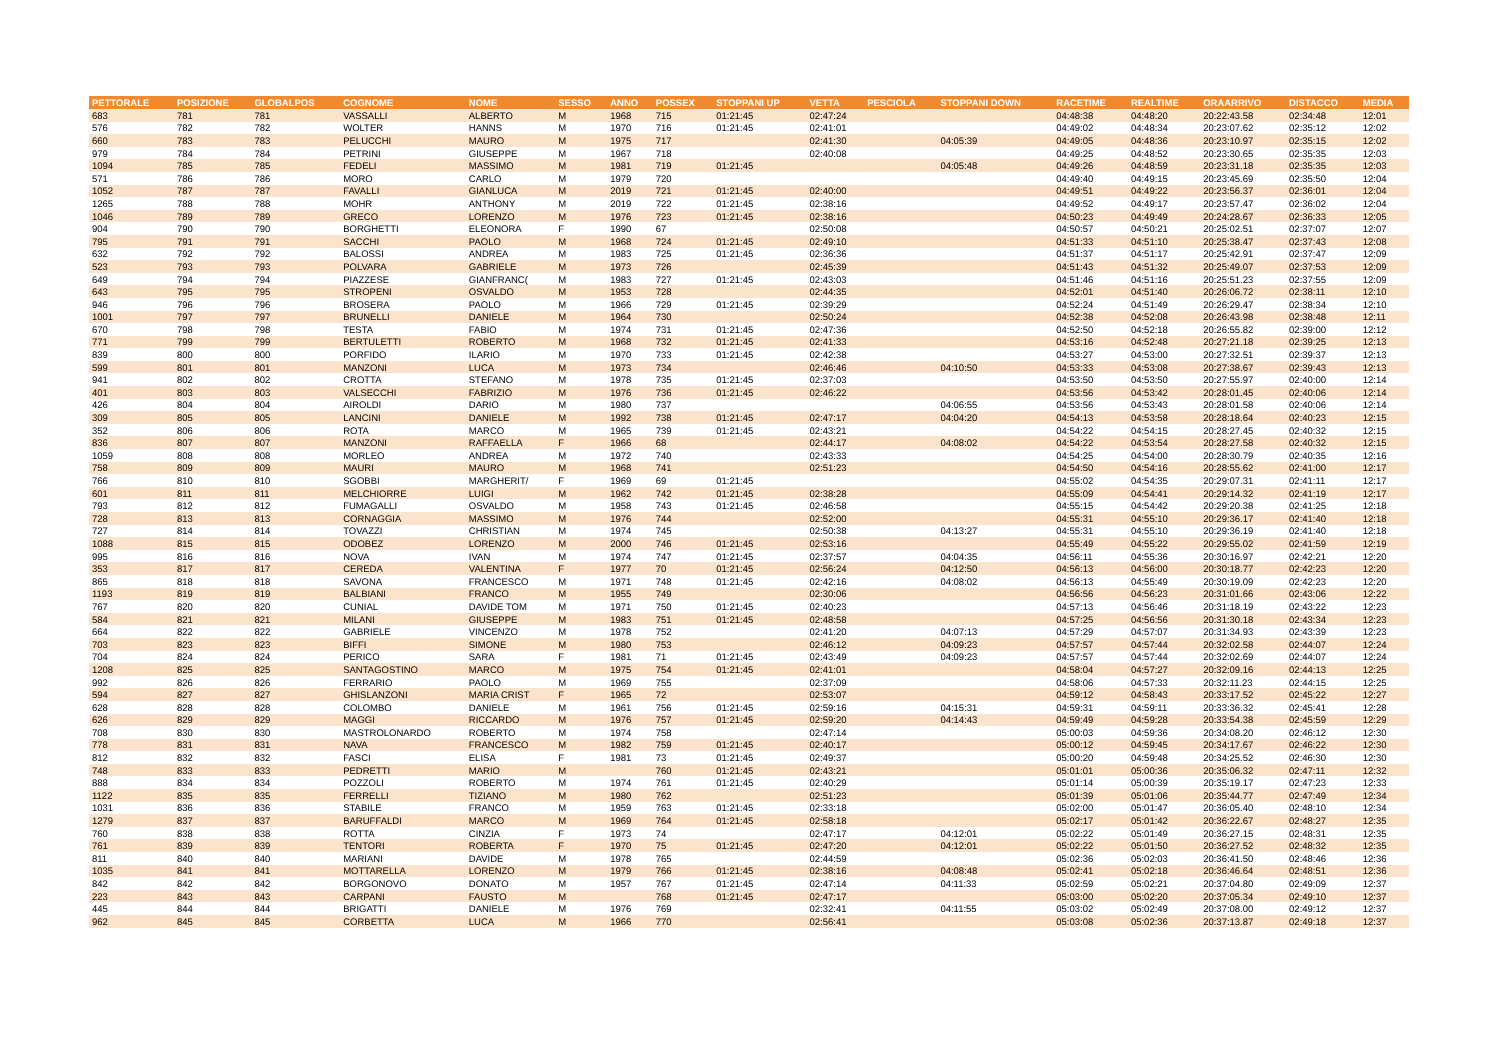| PETTORALE | POSIZIONE | GLOBALPOS | COGNOME | NOME | SESSO | ANNO | POSSEX | STOPPANI UP | VETTA | PESCIOLA | STOPPANI DOWN | RACETIME | REALTIME | ORAARRIVO | DISTACCO | MEDIA |
| --- | --- | --- | --- | --- | --- | --- | --- | --- | --- | --- | --- | --- | --- | --- | --- | --- |
| 683 | 781 | 781 | VASSALLI | ALBERTO | M | 1968 | 715 | 01:21:45 | 02:47:24 | | | 04:48:38 | 04:48:20 | 20:22:43.58 | 02:34:48 | 12:01 |
| 576 | 782 | 782 | WOLTER | HANNS | M | 1970 | 716 | 01:21:45 | 02:41:01 | | | 04:49:02 | 04:48:34 | 20:23:07.62 | 02:35:12 | 12:02 |
| 660 | 783 | 783 | PELUCCHI | MAURO | M | 1975 | 717 | | 02:41:30 | | 04:05:39 | 04:49:05 | 04:48:36 | 20:23:10.97 | 02:35:15 | 12:02 |
| 979 | 784 | 784 | PETRINI | GIUSEPPE | M | 1967 | 718 | | 02:40:08 | | | 04:49:25 | 04:48:52 | 20:23:30.65 | 02:35:35 | 12:03 |
| 1094 | 785 | 785 | FEDELI | MASSIMO | M | 1981 | 719 | 01:21:45 | | | 04:05:48 | 04:49:26 | 04:48:59 | 20:23:31.18 | 02:35:35 | 12:03 |
| 571 | 786 | 786 | MORO | CARLO | M | 1979 | 720 | | | | | 04:49:40 | 04:49:15 | 20:23:45.69 | 02:35:50 | 12:04 |
| 1052 | 787 | 787 | FAVALLI | GIANLUCA | M | 2019 | 721 | 01:21:45 | 02:40:00 | | | 04:49:51 | 04:49:22 | 20:23:56.37 | 02:36:01 | 12:04 |
| 1265 | 788 | 788 | MOHR | ANTHONY | M | 2019 | 722 | 01:21:45 | 02:38:16 | | | 04:49:52 | 04:49:17 | 20:23:57.47 | 02:36:02 | 12:04 |
| 1046 | 789 | 789 | GRECO | LORENZO | M | 1976 | 723 | 01:21:45 | 02:38:16 | | | 04:50:23 | 04:49:49 | 20:24:28.67 | 02:36:33 | 12:05 |
| 904 | 790 | 790 | BORGHETTI | ELEONORA | F | 1990 | 67 | | 02:50:08 | | | 04:50:57 | 04:50:21 | 20:25:02.51 | 02:37:07 | 12:07 |
| 795 | 791 | 791 | SACCHI | PAOLO | M | 1968 | 724 | 01:21:45 | 02:49:10 | | | 04:51:33 | 04:51:10 | 20:25:38.47 | 02:37:43 | 12:08 |
| 632 | 792 | 792 | BALOSSI | ANDREA | M | 1983 | 725 | 01:21:45 | 02:36:36 | | | 04:51:37 | 04:51:17 | 20:25:42.91 | 02:37:47 | 12:09 |
| 523 | 793 | 793 | POLVARA | GABRIELE | M | 1973 | 726 | | 02:45:39 | | | 04:51:43 | 04:51:32 | 20:25:49.07 | 02:37:53 | 12:09 |
| 649 | 794 | 794 | PIAZZESE | GIANFRANC( | M | 1983 | 727 | 01:21:45 | 02:43:03 | | | 04:51:46 | 04:51:16 | 20:25:51.23 | 02:37:55 | 12:09 |
| 643 | 795 | 795 | STROPENI | OSVALDO | M | 1953 | 728 | | 02:44:35 | | | 04:52:01 | 04:51:40 | 20:26:06.72 | 02:38:11 | 12:10 |
| 946 | 796 | 796 | BROSERA | PAOLO | M | 1966 | 729 | 01:21:45 | 02:39:29 | | | 04:52:24 | 04:51:49 | 20:26:29.47 | 02:38:34 | 12:10 |
| 1001 | 797 | 797 | BRUNELLI | DANIELE | M | 1964 | 730 | | 02:50:24 | | | 04:52:38 | 04:52:08 | 20:26:43.98 | 02:38:48 | 12:11 |
| 670 | 798 | 798 | TESTA | FABIO | M | 1974 | 731 | 01:21:45 | 02:47:36 | | | 04:52:50 | 04:52:18 | 20:26:55.82 | 02:39:00 | 12:12 |
| 771 | 799 | 799 | BERTULETTI | ROBERTO | M | 1968 | 732 | 01:21:45 | 02:41:33 | | | 04:53:16 | 04:52:48 | 20:27:21.18 | 02:39:25 | 12:13 |
| 839 | 800 | 800 | PORFIDO | ILARIO | M | 1970 | 733 | 01:21:45 | 02:42:38 | | | 04:53:27 | 04:53:00 | 20:27:32.51 | 02:39:37 | 12:13 |
| 599 | 801 | 801 | MANZONI | LUCA | M | 1973 | 734 | | 02:46:46 | | 04:10:50 | 04:53:33 | 04:53:08 | 20:27:38.67 | 02:39:43 | 12:13 |
| 941 | 802 | 802 | CROTTA | STEFANO | M | 1978 | 735 | 01:21:45 | 02:37:03 | | | 04:53:50 | 04:53:50 | 20:27:55.97 | 02:40:00 | 12:14 |
| 401 | 803 | 803 | VALSECCHI | FABRIZIO | M | 1976 | 736 | 01:21:45 | 02:46:22 | | | 04:53:56 | 04:53:42 | 20:28:01.45 | 02:40:06 | 12:14 |
| 426 | 804 | 804 | AIROLDI | DARIO | M | 1980 | 737 | | | | 04:06:55 | 04:53:56 | 04:53:43 | 20:28:01.58 | 02:40:06 | 12:14 |
| 309 | 805 | 805 | LANCINI | DANIELE | M | 1992 | 738 | 01:21:45 | 02:47:17 | | 04:04:20 | 04:54:13 | 04:53:58 | 20:28:18.64 | 02:40:23 | 12:15 |
| 352 | 806 | 806 | ROTA | MARCO | M | 1965 | 739 | 01:21:45 | 02:43:21 | | | 04:54:22 | 04:54:15 | 20:28:27.45 | 02:40:32 | 12:15 |
| 836 | 807 | 807 | MANZONI | RAFFAELLA | F | 1966 | 68 | | 02:44:17 | | 04:08:02 | 04:54:22 | 04:53:54 | 20:28:27.58 | 02:40:32 | 12:15 |
| 1059 | 808 | 808 | MORLEO | ANDREA | M | 1972 | 740 | | 02:43:33 | | | 04:54:25 | 04:54:00 | 20:28:30.79 | 02:40:35 | 12:16 |
| 758 | 809 | 809 | MAURI | MAURO | M | 1968 | 741 | | 02:51:23 | | | 04:54:50 | 04:54:16 | 20:28:55.62 | 02:41:00 | 12:17 |
| 766 | 810 | 810 | SGOBBI | MARGHERIT/ | F | 1969 | 69 | 01:21:45 | | | | 04:55:02 | 04:54:35 | 20:29:07.31 | 02:41:11 | 12:17 |
| 601 | 811 | 811 | MELCHIORRE | LUIGI | M | 1962 | 742 | 01:21:45 | 02:38:28 | | | 04:55:09 | 04:54:41 | 20:29:14.32 | 02:41:19 | 12:17 |
| 793 | 812 | 812 | FUMAGALLI | OSVALDO | M | 1958 | 743 | 01:21:45 | 02:46:58 | | | 04:55:15 | 04:54:42 | 20:29:20.38 | 02:41:25 | 12:18 |
| 728 | 813 | 813 | CORNAGGIA | MASSIMO | M | 1976 | 744 | | 02:52:00 | | | 04:55:31 | 04:55:10 | 20:29:36.17 | 02:41:40 | 12:18 |
| 727 | 814 | 814 | TOVAZZI | CHRISTIAN | M | 1974 | 745 | | 02:50:38 | | 04:13:27 | 04:55:31 | 04:55:10 | 20:29:36.19 | 02:41:40 | 12:18 |
| 1088 | 815 | 815 | ODOBEZ | LORENZO | M | 2000 | 746 | 01:21:45 | 02:53:16 | | | 04:55:49 | 04:55:22 | 20:29:55.02 | 02:41:59 | 12:19 |
| 995 | 816 | 816 | NOVA | IVAN | M | 1974 | 747 | 01:21:45 | 02:37:57 | | 04:04:35 | 04:56:11 | 04:55:36 | 20:30:16.97 | 02:42:21 | 12:20 |
| 353 | 817 | 817 | CEREDA | VALENTINA | F | 1977 | 70 | 01:21:45 | 02:56:24 | | 04:12:50 | 04:56:13 | 04:56:00 | 20:30:18.77 | 02:42:23 | 12:20 |
| 865 | 818 | 818 | SAVONA | FRANCESCO | M | 1971 | 748 | 01:21:45 | 02:42:16 | | 04:08:02 | 04:56:13 | 04:55:49 | 20:30:19.09 | 02:42:23 | 12:20 |
| 1193 | 819 | 819 | BALBIANI | FRANCO | M | 1955 | 749 | | 02:30:06 | | | 04:56:56 | 04:56:23 | 20:31:01.66 | 02:43:06 | 12:22 |
| 767 | 820 | 820 | CUNIAL | DAVIDE TOM | M | 1971 | 750 | 01:21:45 | 02:40:23 | | | 04:57:13 | 04:56:46 | 20:31:18.19 | 02:43:22 | 12:23 |
| 584 | 821 | 821 | MILANI | GIUSEPPE | M | 1983 | 751 | 01:21:45 | 02:48:58 | | | 04:57:25 | 04:56:56 | 20:31:30.18 | 02:43:34 | 12:23 |
| 664 | 822 | 822 | GABRIELE | VINCENZO | M | 1978 | 752 | | 02:41:20 | | 04:07:13 | 04:57:29 | 04:57:07 | 20:31:34.93 | 02:43:39 | 12:23 |
| 703 | 823 | 823 | BIFFI | SIMONE | M | 1980 | 753 | | 02:46:12 | | 04:09:23 | 04:57:57 | 04:57:44 | 20:32:02.58 | 02:44:07 | 12:24 |
| 704 | 824 | 824 | PERICO | SARA | F | 1981 | 71 | 01:21:45 | 02:43:49 | | 04:09:23 | 04:57:57 | 04:57:44 | 20:32:02.69 | 02:44:07 | 12:24 |
| 1208 | 825 | 825 | SANTAGOSTINO | MARCO | M | 1975 | 754 | 01:21:45 | 02:41:01 | | | 04:58:04 | 04:57:27 | 20:32:09.16 | 02:44:13 | 12:25 |
| 992 | 826 | 826 | FERRARIO | PAOLO | M | 1969 | 755 | | 02:37:09 | | | 04:58:06 | 04:57:33 | 20:32:11.23 | 02:44:15 | 12:25 |
| 594 | 827 | 827 | GHISLANZONI | MARIA CRIST | F | 1965 | 72 | | 02:53:07 | | | 04:59:12 | 04:58:43 | 20:33:17.52 | 02:45:22 | 12:27 |
| 628 | 828 | 828 | COLOMBO | DANIELE | M | 1961 | 756 | 01:21:45 | 02:59:16 | | 04:15:31 | 04:59:31 | 04:59:11 | 20:33:36.32 | 02:45:41 | 12:28 |
| 626 | 829 | 829 | MAGGI | RICCARDO | M | 1976 | 757 | 01:21:45 | 02:59:20 | | 04:14:43 | 04:59:49 | 04:59:28 | 20:33:54.38 | 02:45:59 | 12:29 |
| 708 | 830 | 830 | MASTROLONARDO | ROBERTO | M | 1974 | 758 | | 02:47:14 | | | 05:00:03 | 04:59:36 | 20:34:08.20 | 02:46:12 | 12:30 |
| 778 | 831 | 831 | NAVA | FRANCESCO | M | 1982 | 759 | 01:21:45 | 02:40:17 | | | 05:00:12 | 04:59:45 | 20:34:17.67 | 02:46:22 | 12:30 |
| 812 | 832 | 832 | FASCI | ELISA | F | 1981 | 73 | 01:21:45 | 02:49:37 | | | 05:00:20 | 04:59:48 | 20:34:25.52 | 02:46:30 | 12:30 |
| 748 | 833 | 833 | PEDRETTI | MARIO | M | | 760 | 01:21:45 | 02:43:21 | | | 05:01:01 | 05:00:36 | 20:35:06.32 | 02:47:11 | 12:32 |
| 888 | 834 | 834 | POZZOLI | ROBERTO | M | 1974 | 761 | 01:21:45 | 02:40:29 | | | 05:01:14 | 05:00:39 | 20:35:19.17 | 02:47:23 | 12:33 |
| 1122 | 835 | 835 | FERRELLI | TIZIANO | M | 1980 | 762 | | 02:51:23 | | | 05:01:39 | 05:01:06 | 20:35:44.77 | 02:47:49 | 12:34 |
| 1031 | 836 | 836 | STABILE | FRANCO | M | 1959 | 763 | 01:21:45 | 02:33:18 | | | 05:02:00 | 05:01:47 | 20:36:05.40 | 02:48:10 | 12:34 |
| 1279 | 837 | 837 | BARUFFALDI | MARCO | M | 1969 | 764 | 01:21:45 | 02:58:18 | | | 05:02:17 | 05:01:42 | 20:36:22.67 | 02:48:27 | 12:35 |
| 760 | 838 | 838 | ROTTA | CINZIA | F | 1973 | 74 | | 02:47:17 | | 04:12:01 | 05:02:22 | 05:01:49 | 20:36:27.15 | 02:48:31 | 12:35 |
| 761 | 839 | 839 | TENTORI | ROBERTA | F | 1970 | 75 | 01:21:45 | 02:47:20 | | 04:12:01 | 05:02:22 | 05:01:50 | 20:36:27.52 | 02:48:32 | 12:35 |
| 811 | 840 | 840 | MARIANI | DAVIDE | M | 1978 | 765 | | 02:44:59 | | | 05:02:36 | 05:02:03 | 20:36:41.50 | 02:48:46 | 12:36 |
| 1035 | 841 | 841 | MOTTARELLA | LORENZO | M | 1979 | 766 | 01:21:45 | 02:38:16 | | 04:08:48 | 05:02:41 | 05:02:18 | 20:36:46.64 | 02:48:51 | 12:36 |
| 842 | 842 | 842 | BORGONOVO | DONATO | M | 1957 | 767 | 01:21:45 | 02:47:14 | | 04:11:33 | 05:02:59 | 05:02:21 | 20:37:04.80 | 02:49:09 | 12:37 |
| 223 | 843 | 843 | CARPANI | FAUSTO | M | | 768 | 01:21:45 | 02:47:17 | | | 05:03:00 | 05:02:20 | 20:37:05.34 | 02:49:10 | 12:37 |
| 445 | 844 | 844 | BRIGATTI | DANIELE | M | 1976 | 769 | | 02:32:41 | | 04:11:55 | 05:03:02 | 05:02:49 | 20:37:08.00 | 02:49:12 | 12:37 |
| 962 | 845 | 845 | CORBETTA | LUCA | M | 1966 | 770 | | 02:56:41 | | | 05:03:08 | 05:02:36 | 20:37:13.87 | 02:49:18 | 12:37 |